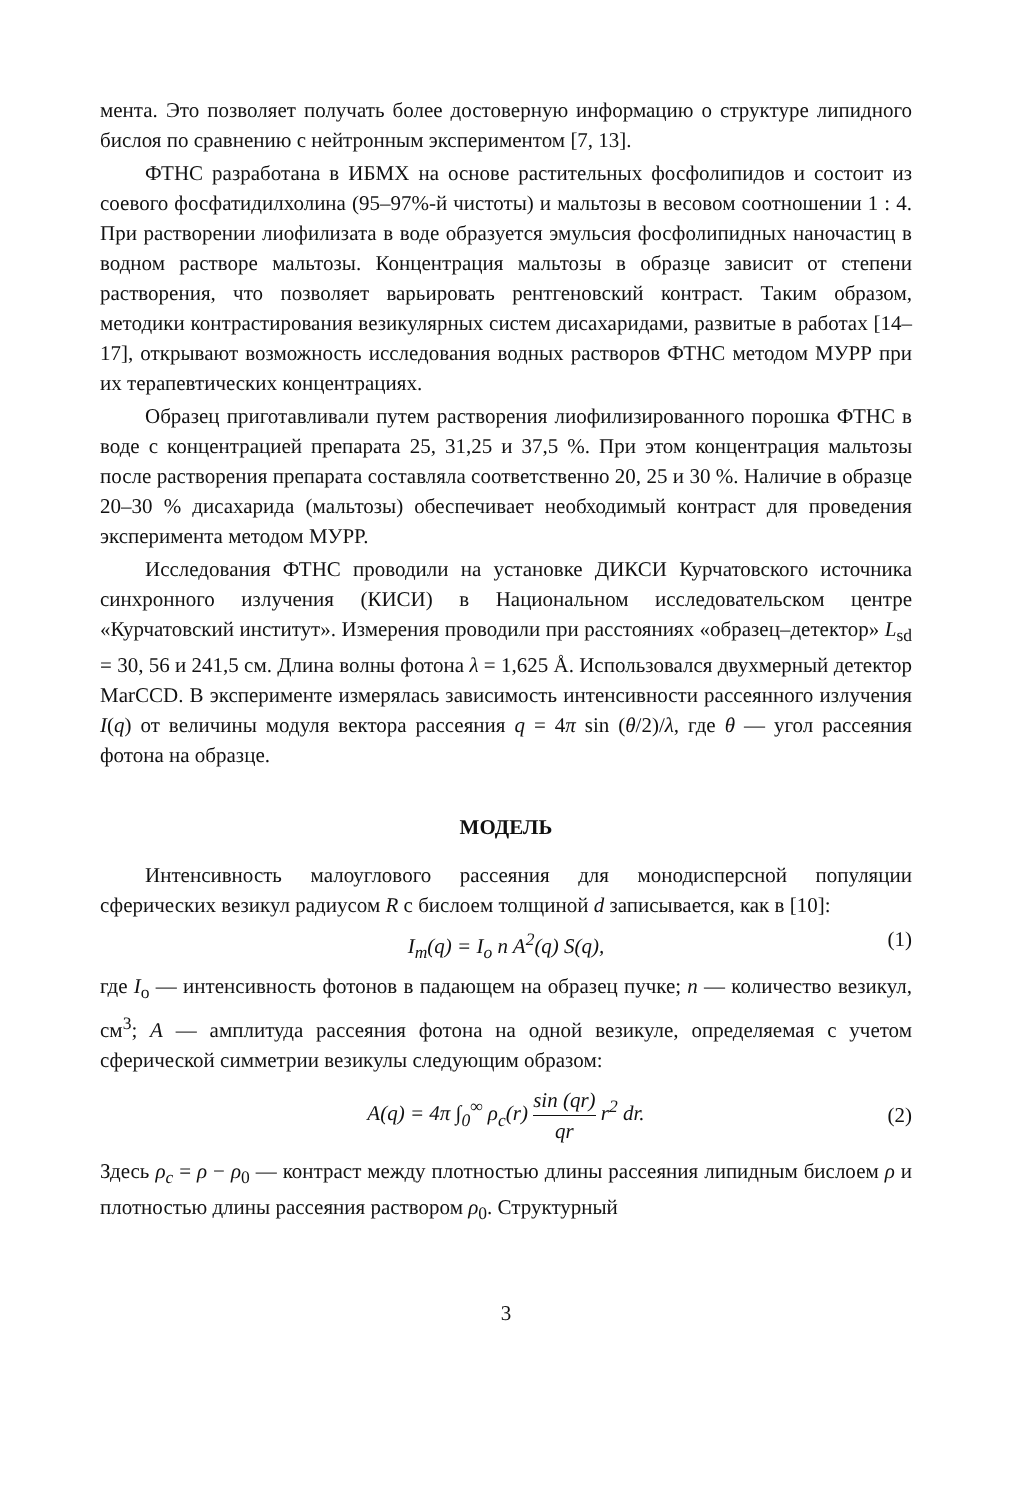мента. Это позволяет получать более достоверную информацию о структуре липидного бислоя по сравнению с нейтронным экспериментом [7, 13].
ФТНС разработана в ИБМХ на основе растительных фосфолипидов и состоит из соевого фосфатидилхолина (95–97%-й чистоты) и мальтозы в весовом соотношении 1 : 4. При растворении лиофилизата в воде образуется эмульсия фосфолипидных наночастиц в водном растворе мальтозы. Концентрация мальтозы в образце зависит от степени растворения, что позволяет варьировать рентгеновский контраст. Таким образом, методики контрастирования везикулярных систем дисахаридами, развитые в работах [14–17], открывают возможность исследования водных растворов ФТНС методом МУРР при их терапевтических концентрациях.
Образец приготавливали путем растворения лиофилизированного порошка ФТНС в воде с концентрацией препарата 25, 31,25 и 37,5 %. При этом концентрация мальтозы после растворения препарата составляла соответственно 20, 25 и 30 %. Наличие в образце 20–30 % дисахарида (мальтозы) обеспечивает необходимый контраст для проведения эксперимента методом МУРР.
Исследования ФТНС проводили на установке ДИКСИ Курчатовского источника синхронного излучения (КИСИ) в Национальном исследовательском центре «Курчатовский институт». Измерения проводили при расстояниях «образец–детектор» L<sub>sd</sub> = 30, 56 и 241,5 см. Длина волны фотона λ = 1,625 Å. Использовался двухмерный детектор MarCCD. В эксперименте измерялась зависимость интенсивности рассеянного излучения I(q) от величины модуля вектора рассеяния q = 4π sin (θ/2)/λ, где θ — угол рассеяния фотона на образце.
МОДЕЛЬ
Интенсивность малоуглового рассеяния для монодисперсной популяции сферических везикул радиусом R с бислоем толщиной d записывается, как в [10]:
I<sub>m</sub>(q) = I<sub>o</sub> n A<sup>2</sup>(q) S(q), (1)
где I<sub>o</sub> — интенсивность фотонов в падающем на образец пучке; n — количество везикул, см<sup>3</sup>; A — амплитуда рассеяния фотона на одной везикуле, определяемая с учетом сферической симметрии везикулы следующим образом:
A(q) = 4π ∫<sub>0</sub><sup>∞</sup> ρ<sub>c</sub>(r) sin (qr) qr r<sup>2</sup> dr. (2)
Здесь ρ<sub>c</sub> = ρ − ρ<sub>0</sub> — контраст между плотностью длины рассеяния липидным бислоем ρ и плотностью длины рассеяния раствором ρ<sub>0</sub>. Структурный
3